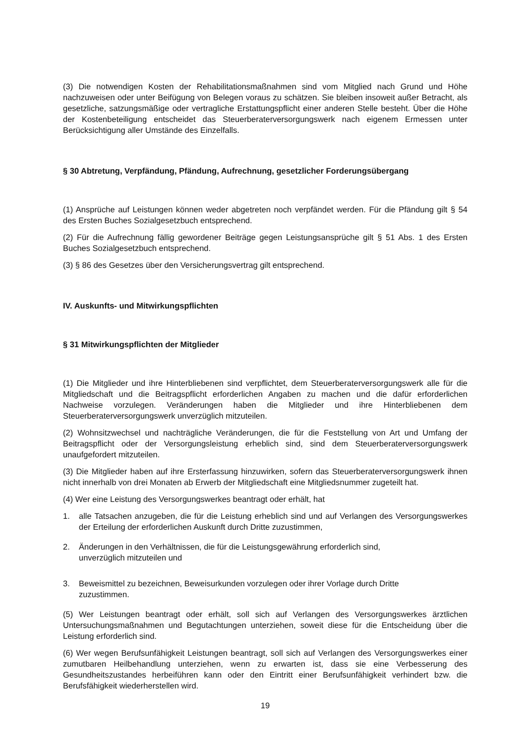(3) Die notwendigen Kosten der Rehabilitationsmaßnahmen sind vom Mitglied nach Grund und Höhe nachzuweisen oder unter Beifügung von Belegen voraus zu schätzen. Sie bleiben insoweit außer Betracht, als gesetzliche, satzungsmäßige oder vertragliche Erstattungspflicht einer anderen Stelle besteht. Über die Höhe der Kostenbeteiligung entscheidet das Steuerberaterversorgungswerk nach eigenem Ermessen unter Berücksichtigung aller Umstände des Einzelfalls.
§ 30 Abtretung, Verpfändung, Pfändung, Aufrechnung, gesetzlicher Forderungsübergang
(1) Ansprüche auf Leistungen können weder abgetreten noch verpfändet werden. Für die Pfändung gilt § 54 des Ersten Buches Sozialgesetzbuch entsprechend.
(2) Für die Aufrechnung fällig gewordener Beiträge gegen Leistungsansprüche gilt § 51 Abs. 1 des Ersten Buches Sozialgesetzbuch entsprechend.
(3) § 86 des Gesetzes über den Versicherungsvertrag gilt entsprechend.
IV. Auskunfts- und Mitwirkungspflichten
§ 31 Mitwirkungspflichten der Mitglieder
(1) Die Mitglieder und ihre Hinterbliebenen sind verpflichtet, dem Steuerberaterversorgungswerk alle für die Mitgliedschaft und die Beitragspflicht erforderlichen Angaben zu machen und die dafür erforderlichen Nachweise vorzulegen. Veränderungen haben die Mitglieder und ihre Hinterbliebenen dem Steuerberaterversorgungswerk unverzüglich mitzuteilen.
(2) Wohnsitzwechsel und nachträgliche Veränderungen, die für die Feststellung von Art und Umfang der Beitragspflicht oder der Versorgungsleistung erheblich sind, sind dem Steuerberaterversorgungswerk unaufgefordert mitzuteilen.
(3) Die Mitglieder haben auf ihre Ersterfassung hinzuwirken, sofern das Steuerberaterversorgungswerk ihnen nicht innerhalb von drei Monaten ab Erwerb der Mitgliedschaft eine Mitgliedsnummer zugeteilt hat.
(4) Wer eine Leistung des Versorgungswerkes beantragt oder erhält, hat
1. alle Tatsachen anzugeben, die für die Leistung erheblich sind und auf Verlangen des Versorgungswerkes der Erteilung der erforderlichen Auskunft durch Dritte zuzustimmen,
2. Änderungen in den Verhältnissen, die für die Leistungsgewährung erforderlich sind,
unverzüglich mitzuteilen und
3. Beweismittel zu bezeichnen, Beweisurkunden vorzulegen oder ihrer Vorlage durch Dritte
zuzustimmen.
(5) Wer Leistungen beantragt oder erhält, soll sich auf Verlangen des Versorgungswerkes ärztlichen Untersuchungsmaßnahmen und Begutachtungen unterziehen, soweit diese für die Entscheidung über die Leistung erforderlich sind.
(6) Wer wegen Berufsunfähigkeit Leistungen beantragt, soll sich auf Verlangen des Versorgungswerkes einer zumutbaren Heilbehandlung unterziehen, wenn zu erwarten ist, dass sie eine Verbesserung des Gesundheitszustandes herbeiführen kann oder den Eintritt einer Berufsunfähigkeit verhindert bzw. die Berufsfähigkeit wiederherstellen wird.
19